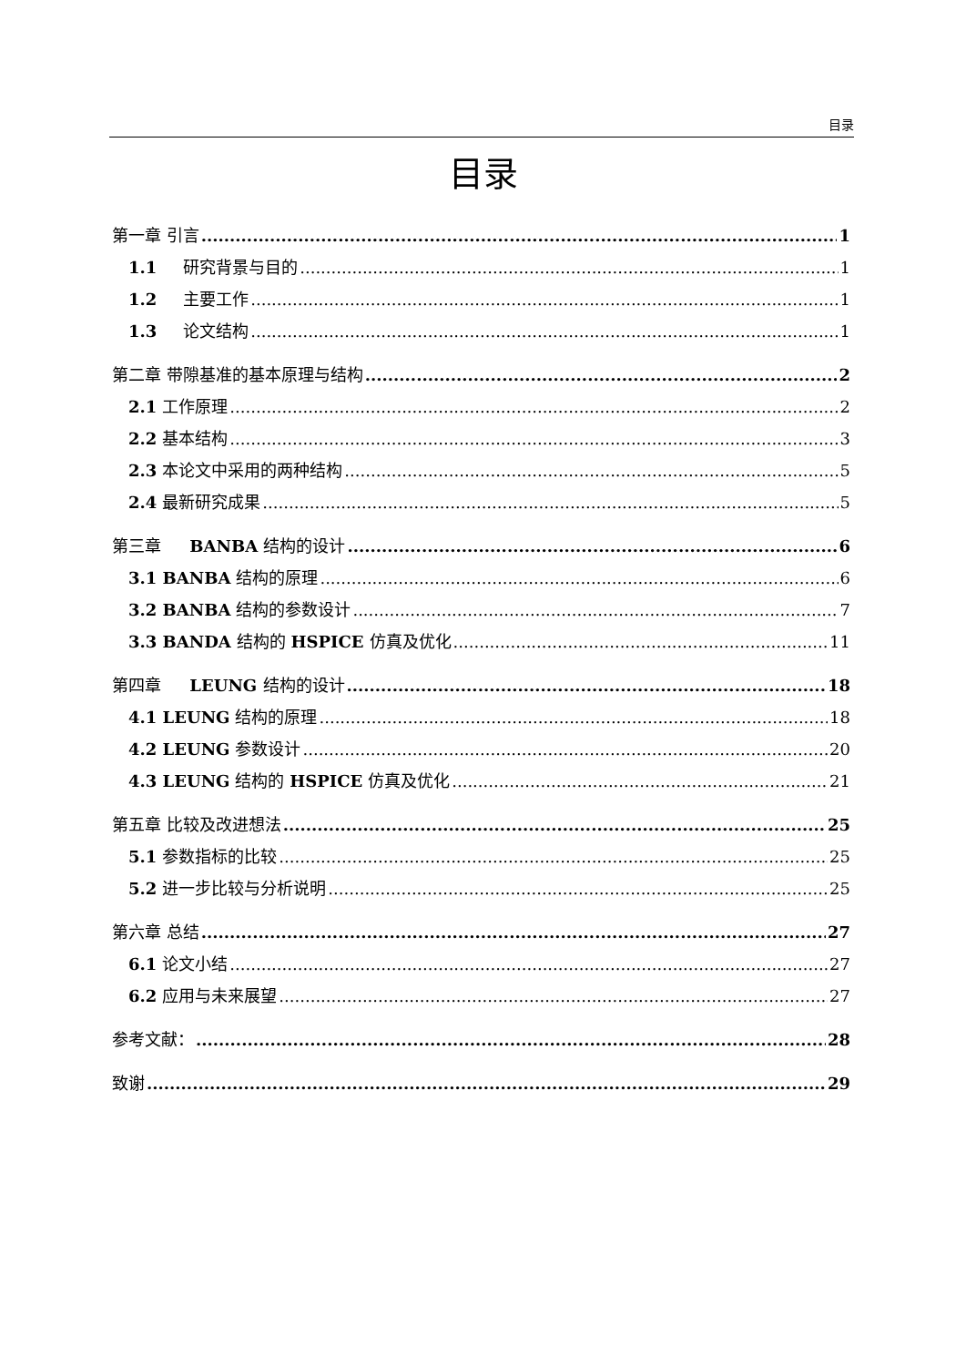目录
目录
第一章 引言 1
1.1 研究背景与目的 1
1.2 主要工作 1
1.3 论文结构 1
第二章 带隙基准的基本原理与结构 2
2.1 工作原理 2
2.2 基本结构 3
2.3 本论文中采用的两种结构 5
2.4 最新研究成果 5
第三章 BANBA 结构的设计 6
3.1 BANBA 结构的原理 6
3.2 BANBA 结构的参数设计 7
3.3 BANDA 结构的 HSPICE 仿真及优化 11
第四章 LEUNG 结构的设计 18
4.1 LEUNG 结构的原理 18
4.2 LEUNG 参数设计 20
4.3 LEUNG 结构的 HSPICE 仿真及优化 21
第五章 比较及改进想法 25
5.1 参数指标的比较 25
5.2 进一步比较与分析说明 25
第六章 总结 27
6.1 论文小结 27
6.2 应用与未来展望 27
参考文献： 28
致谢 29